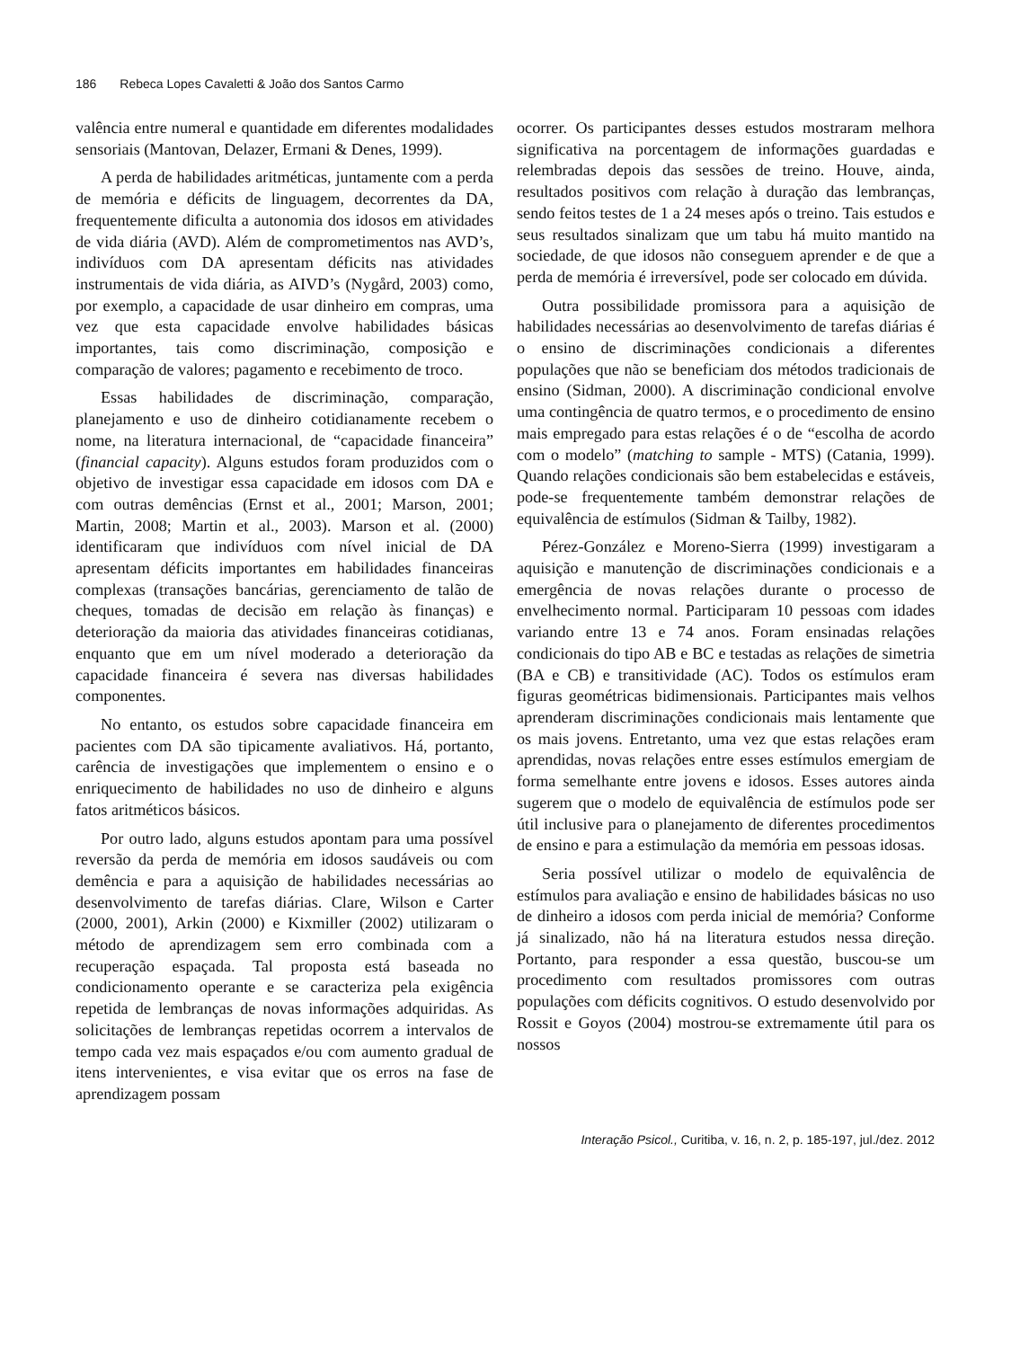186 Rebeca Lopes Cavaletti & João dos Santos Carmo
valência entre numeral e quantidade em diferentes modalidades sensoriais (Mantovan, Delazer, Ermani & Denes, 1999).
A perda de habilidades aritméticas, juntamente com a perda de memória e déficits de linguagem, decorrentes da DA, frequentemente dificulta a autonomia dos idosos em atividades de vida diária (AVD). Além de comprometimentos nas AVD’s, indivíduos com DA apresentam déficits nas atividades instrumentais de vida diária, as AIVD’s (Nygård, 2003) como, por exemplo, a capacidade de usar dinheiro em compras, uma vez que esta capacidade envolve habilidades básicas importantes, tais como discriminação, composição e comparação de valores; pagamento e recebimento de troco.
Essas habilidades de discriminação, comparação, planejamento e uso de dinheiro cotidianamente recebem o nome, na literatura internacional, de “capacidade financeira” (financial capacity). Alguns estudos foram produzidos com o objetivo de investigar essa capacidade em idosos com DA e com outras demências (Ernst et al., 2001; Marson, 2001; Martin, 2008; Martin et al., 2003). Marson et al. (2000) identificaram que indivíduos com nível inicial de DA apresentam déficits importantes em habilidades financeiras complexas (transações bancárias, gerenciamento de talão de cheques, tomadas de decisão em relação às finanças) e deterioração da maioria das atividades financeiras cotidianas, enquanto que em um nível moderado a deterioração da capacidade financeira é severa nas diversas habilidades componentes.
No entanto, os estudos sobre capacidade financeira em pacientes com DA são tipicamente avaliativos. Há, portanto, carência de investigações que implementem o ensino e o enriquecimento de habilidades no uso de dinheiro e alguns fatos aritméticos básicos.
Por outro lado, alguns estudos apontam para uma possível reversão da perda de memória em idosos saudáveis ou com demência e para a aquisição de habilidades necessárias ao desenvolvimento de tarefas diárias. Clare, Wilson e Carter (2000, 2001), Arkin (2000) e Kixmiller (2002) utilizaram o método de aprendizagem sem erro combinada com a recuperação espaçada. Tal proposta está baseada no condicionamento operante e se caracteriza pela exigência repetida de lembranças de novas informações adquiridas. As solicitações de lembranças repetidas ocorrem a intervalos de tempo cada vez mais espaçados e/ou com aumento gradual de itens intervenientes, e visa evitar que os erros na fase de aprendizagem possam
ocorrer. Os participantes desses estudos mostraram melhora significativa na porcentagem de informações guardadas e relembradas depois das sessões de treino. Houve, ainda, resultados positivos com relação à duração das lembranças, sendo feitos testes de 1 a 24 meses após o treino. Tais estudos e seus resultados sinalizam que um tabu há muito mantido na sociedade, de que idosos não conseguem aprender e de que a perda de memória é irreversível, pode ser colocado em dúvida.
Outra possibilidade promissora para a aquisição de habilidades necessárias ao desenvolvimento de tarefas diárias é o ensino de discriminações condicionais a diferentes populações que não se beneficiam dos métodos tradicionais de ensino (Sidman, 2000). A discriminação condicional envolve uma contingência de quatro termos, e o procedimento de ensino mais empregado para estas relações é o de “escolha de acordo com o modelo” (matching to sample - MTS) (Catania, 1999). Quando relações condicionais são bem estabelecidas e estáveis, pode-se frequentemente também demonstrar relações de equivalência de estímulos (Sidman & Tailby, 1982).
Pérez-González e Moreno-Sierra (1999) investigaram a aquisição e manutenção de discriminações condicionais e a emergência de novas relações durante o processo de envelhecimento normal. Participaram 10 pessoas com idades variando entre 13 e 74 anos. Foram ensinadas relações condicionais do tipo AB e BC e testadas as relações de simetria (BA e CB) e transitividade (AC). Todos os estímulos eram figuras geométricas bidimensionais. Participantes mais velhos aprenderam discriminações condicionais mais lentamente que os mais jovens. Entretanto, uma vez que estas relações eram aprendidas, novas relações entre esses estímulos emergiam de forma semelhante entre jovens e idosos. Esses autores ainda sugerem que o modelo de equivalência de estímulos pode ser útil inclusive para o planejamento de diferentes procedimentos de ensino e para a estimulação da memória em pessoas idosas.
Seria possível utilizar o modelo de equivalência de estímulos para avaliação e ensino de habilidades básicas no uso de dinheiro a idosos com perda inicial de memória? Conforme já sinalizado, não há na literatura estudos nessa direção. Portanto, para responder a essa questão, buscou-se um procedimento com resultados promissores com outras populações com déficits cognitivos. O estudo desenvolvido por Rossit e Goyos (2004) mostrou-se extremamente útil para os nossos
Interação Psicol., Curitiba, v. 16, n. 2, p. 185-197, jul./dez. 2012